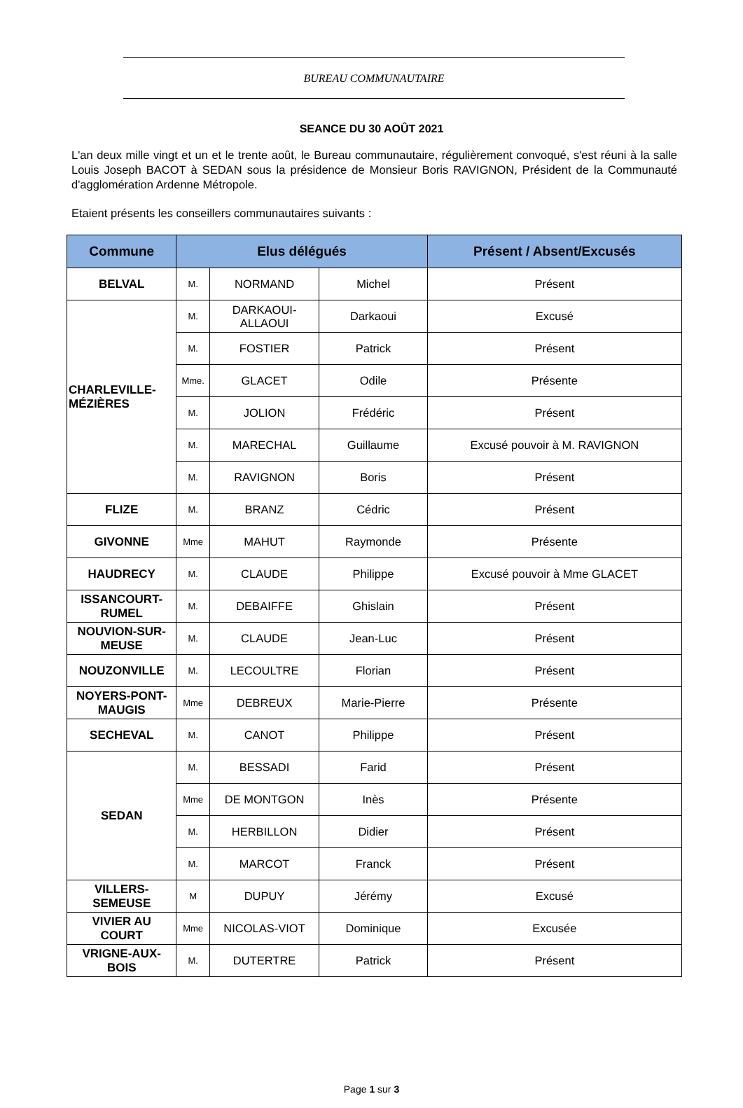BUREAU COMMUNAUTAIRE
SEANCE DU 30 AOÛT 2021
L'an deux mille vingt et un et le trente août, le Bureau communautaire, régulièrement convoqué, s'est réuni à la salle Louis Joseph BACOT à SEDAN sous la présidence de Monsieur Boris RAVIGNON, Président de la Communauté d'agglomération Ardenne Métropole.
Etaient présents les conseillers communautaires suivants :
| Commune | Elus délégués | | | Présent / Absent/Excusés |
| --- | --- | --- | --- | --- |
| BELVAL | M. | NORMAND | Michel | Présent |
| CHARLEVILLE- MÉZIÈRES | M. | DARKAOUI- ALLAOUI | Darkaoui | Excusé |
| | M. | FOSTIER | Patrick | Présent |
| | Mme. | GLACET | Odile | Présente |
| | M. | JOLION | Frédéric | Présent |
| | M. | MARECHAL | Guillaume | Excusé pouvoir à M. RAVIGNON |
| | M. | RAVIGNON | Boris | Présent |
| FLIZE | M. | BRANZ | Cédric | Présent |
| GIVONNE | Mme | MAHUT | Raymonde | Présente |
| HAUDRECY | M. | CLAUDE | Philippe | Excusé pouvoir à Mme GLACET |
| ISSANCOURT- RUMEL | M. | DEBAIFFE | Ghislain | Présent |
| NOUVION-SUR- MEUSE | M. | CLAUDE | Jean-Luc | Présent |
| NOUZONVILLE | M. | LECOULTRE | Florian | Présent |
| NOYERS-PONT- MAUGIS | Mme | DEBREUX | Marie-Pierre | Présente |
| SECHEVAL | M. | CANOT | Philippe | Présent |
| SEDAN | M. | BESSADI | Farid | Présent |
| | Mme | DE MONTGON | Inès | Présente |
| | M. | HERBILLON | Didier | Présent |
| | M. | MARCOT | Franck | Présent |
| VILLERS- SEMEUSE | M | DUPUY | Jérémy | Excusé |
| VIVIER AU COURT | Mme | NICOLAS-VIOT | Dominique | Excusée |
| VRIGNE-AUX- BOIS | M. | DUTERTRE | Patrick | Présent |
Page 1 sur 3